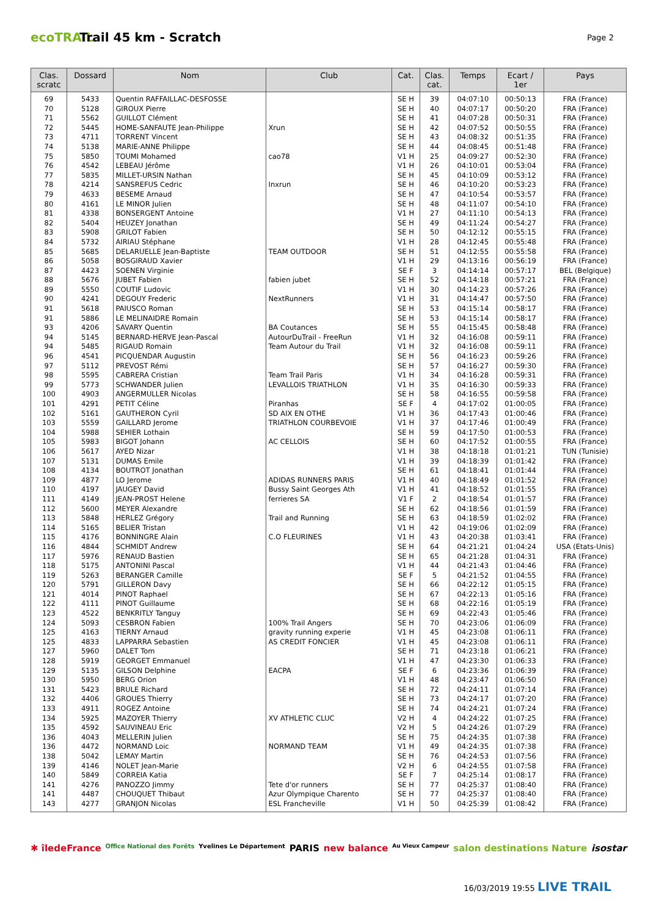ecoTRAIL
Trail 45 km - Scratch
Page 2
| Clas. scratc | Dossard | Nom | Club | Cat. | Clas. cat. | Temps | Ecart / 1er | Pays |
| --- | --- | --- | --- | --- | --- | --- | --- | --- |
| 69 | 5433 | Quentin RAFFAILLAC-DESFOSSE | | SE H | 39 | 04:07:10 | 00:50:13 | FRA (France) |
| 70 | 5128 | GIROUX Pierre | | SE H | 40 | 04:07:17 | 00:50:20 | FRA (France) |
| 71 | 5562 | GUILLOT Clément | | SE H | 41 | 04:07:28 | 00:50:31 | FRA (France) |
| 72 | 5445 | HOME-SANFAUTE Jean-Philippe | Xrun | SE H | 42 | 04:07:52 | 00:50:55 | FRA (France) |
| 73 | 4711 | TORRENT Vincent | | SE H | 43 | 04:08:32 | 00:51:35 | FRA (France) |
| 74 | 5138 | MARIE-ANNE Philippe | | SE H | 44 | 04:08:45 | 00:51:48 | FRA (France) |
| 75 | 5850 | TOUMI Mohamed | cao78 | V1 H | 25 | 04:09:27 | 00:52:30 | FRA (France) |
| 76 | 4542 | LEBEAU Jérôme | | V1 H | 26 | 04:10:01 | 00:53:04 | FRA (France) |
| 77 | 5835 | MILLET-URSIN Nathan | | SE H | 45 | 04:10:09 | 00:53:12 | FRA (France) |
| 78 | 4214 | SANSREFUS Cedric | Inxrun | SE H | 46 | 04:10:20 | 00:53:23 | FRA (France) |
| 79 | 4633 | BESEME Arnaud | | SE H | 47 | 04:10:54 | 00:53:57 | FRA (France) |
| 80 | 4161 | LE MINOR Julien | | SE H | 48 | 04:11:07 | 00:54:10 | FRA (France) |
| 81 | 4338 | BONSERGENT Antoine | | V1 H | 27 | 04:11:10 | 00:54:13 | FRA (France) |
| 82 | 5404 | HEUZEY Jonathan | | SE H | 49 | 04:11:24 | 00:54:27 | FRA (France) |
| 83 | 5908 | GRILOT Fabien | | SE H | 50 | 04:12:12 | 00:55:15 | FRA (France) |
| 84 | 5732 | AIRIAU Stéphane | | V1 H | 28 | 04:12:45 | 00:55:48 | FRA (France) |
| 85 | 5685 | DELARUELLE Jean-Baptiste | TEAM OUTDOOR | SE H | 51 | 04:12:55 | 00:55:58 | FRA (France) |
| 86 | 5058 | BOSGIRAUD Xavier | | V1 H | 29 | 04:13:16 | 00:56:19 | FRA (France) |
| 87 | 4423 | SOENEN Virginie | | SE F | 3 | 04:14:14 | 00:57:17 | BEL (Belgique) |
| 88 | 5676 | JUBET Fabien | fabien jubet | SE H | 52 | 04:14:18 | 00:57:21 | FRA (France) |
| 89 | 5550 | COUTIF Ludovic | | V1 H | 30 | 04:14:23 | 00:57:26 | FRA (France) |
| 90 | 4241 | DEGOUY Frederic | NextRunners | V1 H | 31 | 04:14:47 | 00:57:50 | FRA (France) |
| 91 | 5618 | PAIUSCO Roman | | SE H | 53 | 04:15:14 | 00:58:17 | FRA (France) |
| 91 | 5886 | LE MELINAIDRE Romain | | SE H | 53 | 04:15:14 | 00:58:17 | FRA (France) |
| 93 | 4206 | SAVARY Quentin | BA Coutances | SE H | 55 | 04:15:45 | 00:58:48 | FRA (France) |
| 94 | 5145 | BERNARD-HERVE Jean-Pascal | AutourDuTrail - FreeRun | V1 H | 32 | 04:16:08 | 00:59:11 | FRA (France) |
| 94 | 5485 | RIGAUD Romain | Team Autour du Trail | V1 H | 32 | 04:16:08 | 00:59:11 | FRA (France) |
| 96 | 4541 | PICQUENDAR Augustin | | SE H | 56 | 04:16:23 | 00:59:26 | FRA (France) |
| 97 | 5112 | PREVOST Rémi | | SE H | 57 | 04:16:27 | 00:59:30 | FRA (France) |
| 98 | 5595 | CABRERA Cristian | Team Trail Paris | V1 H | 34 | 04:16:28 | 00:59:31 | FRA (France) |
| 99 | 5773 | SCHWANDER Julien | LEVALLOIS TRIATHLON | V1 H | 35 | 04:16:30 | 00:59:33 | FRA (France) |
| 100 | 4903 | ANGERMULLER Nicolas | | SE H | 58 | 04:16:55 | 00:59:58 | FRA (France) |
| 101 | 4291 | PETIT Céline | Piranhas | SE F | 4 | 04:17:02 | 01:00:05 | FRA (France) |
| 102 | 5161 | GAUTHERON Cyril | SD AIX EN OTHE | V1 H | 36 | 04:17:43 | 01:00:46 | FRA (France) |
| 103 | 5559 | GAILLARD Jerome | TRIATHLON COURBEVOIE | V1 H | 37 | 04:17:46 | 01:00:49 | FRA (France) |
| 104 | 5988 | SEHIER Lothain | | SE H | 59 | 04:17:50 | 01:00:53 | FRA (France) |
| 105 | 5983 | BIGOT Johann | AC CELLOIS | SE H | 60 | 04:17:52 | 01:00:55 | FRA (France) |
| 106 | 5617 | AYED Nizar | | V1 H | 38 | 04:18:18 | 01:01:21 | TUN (Tunisie) |
| 107 | 5131 | DUMAS Emile | | V1 H | 39 | 04:18:39 | 01:01:42 | FRA (France) |
| 108 | 4134 | BOUTROT Jonathan | | SE H | 61 | 04:18:41 | 01:01:44 | FRA (France) |
| 109 | 4877 | LO Jerome | ADIDAS RUNNERS PARIS | V1 H | 40 | 04:18:49 | 01:01:52 | FRA (France) |
| 110 | 4197 | JAUGEY David | Bussy Saint Georges Ath | V1 H | 41 | 04:18:52 | 01:01:55 | FRA (France) |
| 111 | 4149 | JEAN-PROST Helene | ferrieres SA | V1 F | 2 | 04:18:54 | 01:01:57 | FRA (France) |
| 112 | 5600 | MEYER Alexandre | | SE H | 62 | 04:18:56 | 01:01:59 | FRA (France) |
| 113 | 5848 | HERLEZ Grégory | Trail and Running | SE H | 63 | 04:18:59 | 01:02:02 | FRA (France) |
| 114 | 5165 | BELIER Tristan | | V1 H | 42 | 04:19:06 | 01:02:09 | FRA (France) |
| 115 | 4176 | BONNINGRE Alain | C.O FLEURINES | V1 H | 43 | 04:20:38 | 01:03:41 | FRA (France) |
| 116 | 4844 | SCHMIDT Andrew | | SE H | 64 | 04:21:21 | 01:04:24 | USA (Etats-Unis) |
| 117 | 5976 | RENAUD Bastien | | SE H | 65 | 04:21:28 | 01:04:31 | FRA (France) |
| 118 | 5175 | ANTONINI Pascal | | V1 H | 44 | 04:21:43 | 01:04:46 | FRA (France) |
| 119 | 5263 | BERANGER Camille | | SE F | 5 | 04:21:52 | 01:04:55 | FRA (France) |
| 120 | 5791 | GILLERON Davy | | SE H | 66 | 04:22:12 | 01:05:15 | FRA (France) |
| 121 | 4014 | PINOT Raphael | | SE H | 67 | 04:22:13 | 01:05:16 | FRA (France) |
| 122 | 4111 | PINOT Guillaume | | SE H | 68 | 04:22:16 | 01:05:19 | FRA (France) |
| 123 | 4522 | BENKRITLY Tanguy | | SE H | 69 | 04:22:43 | 01:05:46 | FRA (France) |
| 124 | 5093 | CESBRON Fabien | 100% Trail Angers | SE H | 70 | 04:23:06 | 01:06:09 | FRA (France) |
| 125 | 4163 | TIERNY Arnaud | gravity running experie | V1 H | 45 | 04:23:08 | 01:06:11 | FRA (France) |
| 125 | 4833 | LAPPARRA Sebastien | AS CREDIT FONCIER | V1 H | 45 | 04:23:08 | 01:06:11 | FRA (France) |
| 127 | 5960 | DALET Tom | | SE H | 71 | 04:23:18 | 01:06:21 | FRA (France) |
| 128 | 5919 | GEORGET Emmanuel | | V1 H | 47 | 04:23:30 | 01:06:33 | FRA (France) |
| 129 | 5135 | GILSON Delphine | EACPA | SE F | 6 | 04:23:36 | 01:06:39 | FRA (France) |
| 130 | 5950 | BERG Orion | | V1 H | 48 | 04:23:47 | 01:06:50 | FRA (France) |
| 131 | 5423 | BRULE Richard | | SE H | 72 | 04:24:11 | 01:07:14 | FRA (France) |
| 132 | 4406 | GROUES Thierry | | SE H | 73 | 04:24:17 | 01:07:20 | FRA (France) |
| 133 | 4911 | ROGEZ Antoine | | SE H | 74 | 04:24:21 | 01:07:24 | FRA (France) |
| 134 | 5925 | MAZOYER Thierry | XV ATHLETIC CLUC | V2 H | 4 | 04:24:22 | 01:07:25 | FRA (France) |
| 135 | 4592 | SAUVINEAU Eric | | V2 H | 5 | 04:24:26 | 01:07:29 | FRA (France) |
| 136 | 4043 | MELLERIN Julien | | SE H | 75 | 04:24:35 | 01:07:38 | FRA (France) |
| 136 | 4472 | NORMAND Loic | NORMAND TEAM | V1 H | 49 | 04:24:35 | 01:07:38 | FRA (France) |
| 138 | 5042 | LEMAY Martin | | SE H | 76 | 04:24:53 | 01:07:56 | FRA (France) |
| 139 | 4146 | NOLET Jean-Marie | | V2 H | 6 | 04:24:55 | 01:07:58 | FRA (France) |
| 140 | 5849 | CORREIA Katia | | SE F | 7 | 04:25:14 | 01:08:17 | FRA (France) |
| 141 | 4276 | PANOZZO Jimmy | Tete d'or runners | SE H | 77 | 04:25:37 | 01:08:40 | FRA (France) |
| 141 | 4487 | CHOUQUET Thibaut | Azur Olympique Charento | SE H | 77 | 04:25:37 | 01:08:40 | FRA (France) |
| 143 | 4277 | GRANJON Nicolas | ESL Francheville | V1 H | 50 | 04:25:39 | 01:08:42 | FRA (France) |
✱ îledeFrance Office National des Forêts Yvelines Le Département PARIS new balance Au Vieux Campeur salon destinations Nature isostar
16/03/2019 19:55 LIVE TRAIL